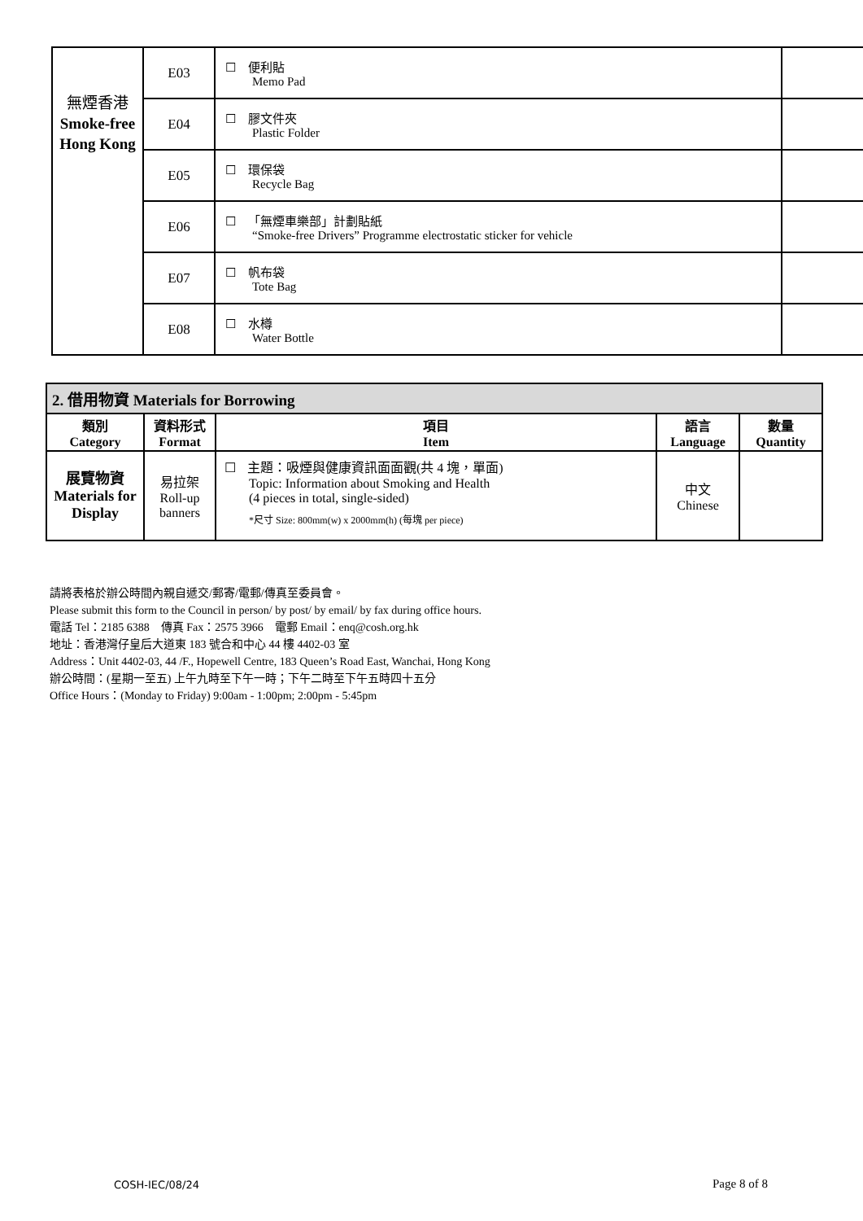| 無煙香港 Smoke-free Hong Kong | E03 | ☐ 便利貼 Memo Pad | |
| | E04 | ☐ 膠文件夾 Plastic Folder | |
| | E05 | ☐ 環保袋 Recycle Bag | |
| | E06 | ☐ 「無煙車樂部」計劃貼紙 “Smoke-free Drivers” Programme electrostatic sticker for vehicle | |
| | E07 | ☐ 帆布袋 Tote Bag | |
| | E08 | ☐ 水樽 Water Bottle | |
| 2. 借用物資 Materials for Borrowing | | | | |
| --- | --- | --- | --- | --- |
| 類別 Category | 資料形式 Format | 項目 Item | 語言 Language | 數量 Quantity |
| 展覽物資 Materials for Display | 易拉架 Roll-up banners | ☐ 主題：吸煙與健康資訊面面觀(共 4 塊，單面) Topic: Information about Smoking and Health (4 pieces in total, single-sided) *尺寸 Size: 800mm(w) x 2000mm(h) (每塊 per piece) | 中文 Chinese | |
請將表格於辦公時間內親自遞交/郵寄/電郵/傳真至委員會。
Please submit this form to the Council in person/ by post/ by email/ by fax during office hours.
電話 Tel：2185 6388 傳真 Fax：2575 3966 電郵 Email：enq@cosh.org.hk
地址：香港灣仔皇后大道東 183 號合和中心 44 樓 4402-03 室
Address：Unit 4402-03, 44 /F., Hopewell Centre, 183 Queen’s Road East, Wanchai, Hong Kong
辦公時間：(星期一至五) 上午九時至下午一時；下午二時至下午五時四十五分
Office Hours：(Monday to Friday) 9:00am - 1:00pm; 2:00pm - 5:45pm
COSH-IEC/08/24 Page 8 of 8